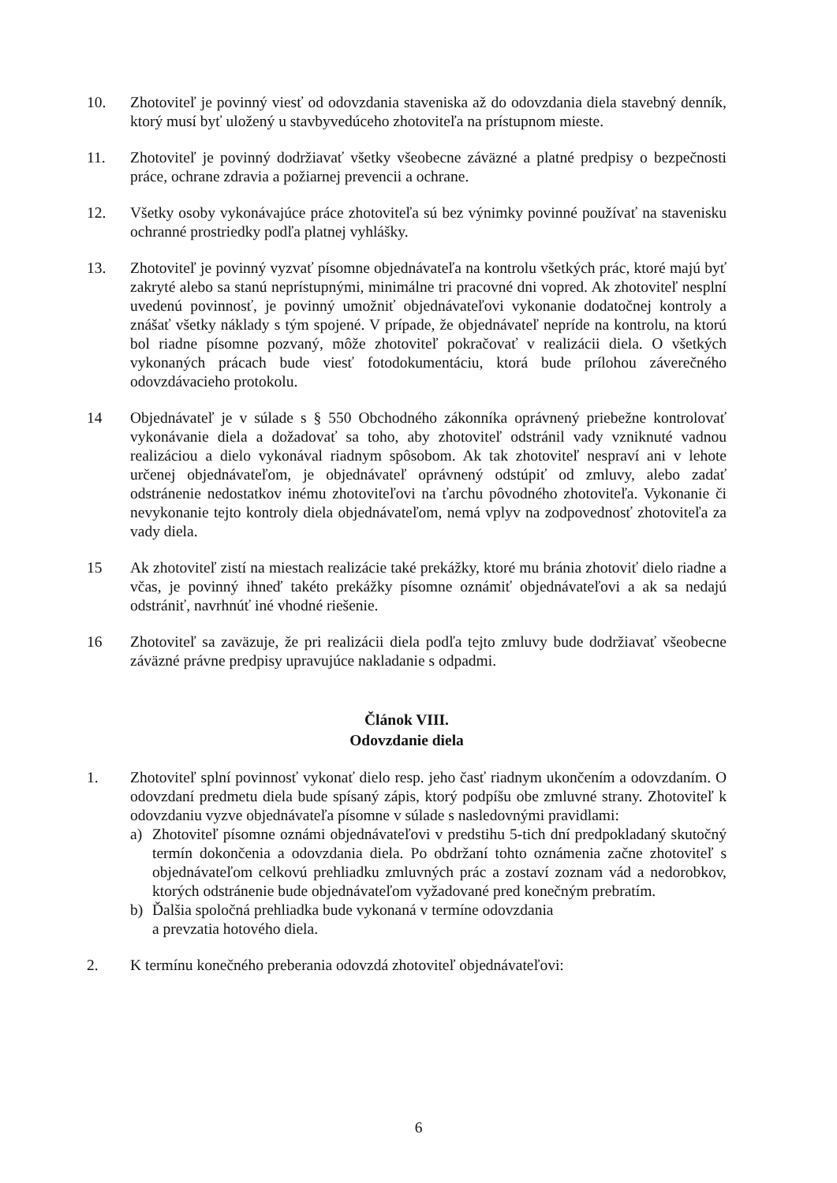10. Zhotoviteľ je povinný viesť od odovzdania staveniska až do odovzdania diela stavebný denník, ktorý musí byť uložený u stavbyvedúceho zhotoviteľa na prístupnom mieste.
11. Zhotoviteľ je povinný dodržiavať všetky všeobecne záväzné a platné predpisy o bezpečnosti práce, ochrane zdravia a požiarnej prevencii a ochrane.
12. Všetky osoby vykonávajúce práce zhotoviteľa sú bez výnimky povinné používať na stavenisku ochranné prostriedky podľa platnej vyhlášky.
13. Zhotoviteľ je povinný vyzvať písomne objednávateľa na kontrolu všetkých prác, ktoré majú byť zakryté alebo sa stanú neprístupnými, minimálne tri pracovné dni vopred. Ak zhotoviteľ nesplní uvedenú povinnosť, je povinný umožniť objednávateľovi vykonanie dodatočnej kontroly a znášať všetky náklady s tým spojené. V prípade, že objednávateľ nepríde na kontrolu, na ktorú bol riadne písomne pozvaný, môže zhotoviteľ pokračovať v realizácii diela. O všetkých vykonaných prácach bude viesť fotodokumentáciu, ktorá bude prílohou záverečného odovzdávacieho protokolu.
14 Objednávateľ je v súlade s § 550 Obchodného zákonníka oprávnený priebežne kontrolovať vykonávanie diela a dožadovať sa toho, aby zhotoviteľ odstránil vady vzniknuté vadnou realizáciou a dielo vykonával riadnym spôsobom. Ak tak zhotoviteľ nespraví ani v lehote určenej objednávateľom, je objednávateľ oprávnený odstúpiť od zmluvy, alebo zadať odstránenie nedostatkov inému zhotoviteľovi na ťarchu pôvodného zhotoviteľa. Vykonanie či nevykonanie tejto kontroly diela objednávateľom, nemá vplyv na zodpovednosť zhotoviteľa za vady diela.
15 Ak zhotoviteľ zistí na miestach realizácie také prekážky, ktoré mu bránia zhotoviť dielo riadne a včas, je povinný ihneď takéto prekážky písomne oznámiť objednávateľovi a ak sa nedajú odstrániť, navrhnúť iné vhodné riešenie.
16 Zhotoviteľ sa zaväzuje, že pri realizácii diela podľa tejto zmluvy bude dodržiavať všeobecne záväzné právne predpisy upravujúce nakladanie s odpadmi.
Článok VIII.
Odovzdanie diela
1. Zhotoviteľ splní povinnosť vykonať dielo resp. jeho časť riadnym ukončením a odovzdaním. O odovzdaní predmetu diela bude spísaný zápis, ktorý podpíšu obe zmluvné strany. Zhotoviteľ k odovzdaniu vyzve objednávateľa písomne v súlade s nasledovnými pravidlami:
a) Zhotoviteľ písomne oznámi objednávateľovi v predstihu 5-tich dní predpokladaný skutočný termín dokončenia a odovzdania diela. Po obdržaní tohto oznámenia začne zhotoviteľ s objednávateľom celkovú prehliadku zmluvných prác a zostaví zoznam vád a nedorobkov, ktorých odstránenie bude objednávateľom vyžadované pred konečným prebratím.
b) Ďalšia spoločná prehliadka bude vykonaná v termíne odovzdania
a prevzatia hotového diela.
2. K termínu konečného preberania odovzdá zhotoviteľ objednávateľovi:
6